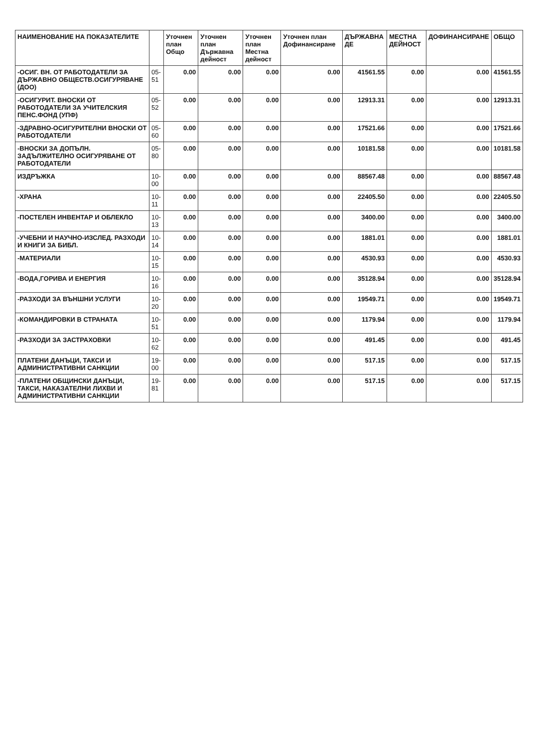| НАИМЕНОВАНИЕ НА ПОКАЗАТЕЛИТЕ | | Уточнен план Общо | Уточнен план Държавна дейност | Уточнен план Местна дейност | Уточнен план Дофинансиране | ДЪРЖАВНА ДЕ | МЕСТНА ДЕЙНОСТ | ДОФИНАНСИРАНЕ | ОБЩО |
| --- | --- | --- | --- | --- | --- | --- | --- | --- | --- |
| -ОСИГ. ВН. ОТ РАБОТОДАТЕЛИ ЗА ДЪРЖАВНО ОБЩЕСТВ.ОСИГУРЯВАНЕ (ДОО) | 05-51 | 0.00 | 0.00 | 0.00 | 0.00 | 41561.55 | 0.00 | 0.00 | 41561.55 |
| -ОСИГУРИТ. ВНОСКИ ОТ РАБОТОДАТЕЛИ ЗА УЧИТЕЛСКИЯ ПЕНС.ФОНД (УПФ) | 05-52 | 0.00 | 0.00 | 0.00 | 0.00 | 12913.31 | 0.00 | 0.00 | 12913.31 |
| -ЗДРАВНО-ОСИГУРИТЕЛНИ ВНОСКИ ОТ РАБОТОДАТЕЛИ | 05-60 | 0.00 | 0.00 | 0.00 | 0.00 | 17521.66 | 0.00 | 0.00 | 17521.66 |
| -ВНОСКИ ЗА ДОПЪЛН. ЗАДЪЛЖИТЕЛНО ОСИГУРЯВАНЕ ОТ РАБОТОДАТЕЛИ | 05-80 | 0.00 | 0.00 | 0.00 | 0.00 | 10181.58 | 0.00 | 0.00 | 10181.58 |
| ИЗДРЪЖКА | 10-00 | 0.00 | 0.00 | 0.00 | 0.00 | 88567.48 | 0.00 | 0.00 | 88567.48 |
| -ХРАНА | 10-11 | 0.00 | 0.00 | 0.00 | 0.00 | 22405.50 | 0.00 | 0.00 | 22405.50 |
| -ПОСТЕЛЕН ИНВЕНТАР И ОБЛЕКЛО | 10-13 | 0.00 | 0.00 | 0.00 | 0.00 | 3400.00 | 0.00 | 0.00 | 3400.00 |
| -УЧЕБНИ И НАУЧНО-ИЗСЛЕД. РАЗХОДИ И КНИГИ ЗА БИБЛ. | 10-14 | 0.00 | 0.00 | 0.00 | 0.00 | 1881.01 | 0.00 | 0.00 | 1881.01 |
| -МАТЕРИАЛИ | 10-15 | 0.00 | 0.00 | 0.00 | 0.00 | 4530.93 | 0.00 | 0.00 | 4530.93 |
| -ВОДА,ГОРИВА И ЕНЕРГИЯ | 10-16 | 0.00 | 0.00 | 0.00 | 0.00 | 35128.94 | 0.00 | 0.00 | 35128.94 |
| -РАЗХОДИ ЗА ВЪНШНИ УСЛУГИ | 10-20 | 0.00 | 0.00 | 0.00 | 0.00 | 19549.71 | 0.00 | 0.00 | 19549.71 |
| -КОМАНДИРОВКИ В СТРАНАТА | 10-51 | 0.00 | 0.00 | 0.00 | 0.00 | 1179.94 | 0.00 | 0.00 | 1179.94 |
| -РАЗХОДИ ЗА ЗАСТРАХОВКИ | 10-62 | 0.00 | 0.00 | 0.00 | 0.00 | 491.45 | 0.00 | 0.00 | 491.45 |
| ПЛАТЕНИ ДАНЪЦИ, ТАКСИ И АДМИНИСТРАТИВНИ САНКЦИИ | 19-00 | 0.00 | 0.00 | 0.00 | 0.00 | 517.15 | 0.00 | 0.00 | 517.15 |
| -ПЛАТЕНИ ОБЩИНСКИ ДАНЪЦИ, ТАКСИ, НАКАЗАТЕЛНИ ЛИХВИ И АДМИНИСТРАТИВНИ САНКЦИИ | 19-81 | 0.00 | 0.00 | 0.00 | 0.00 | 517.15 | 0.00 | 0.00 | 517.15 |